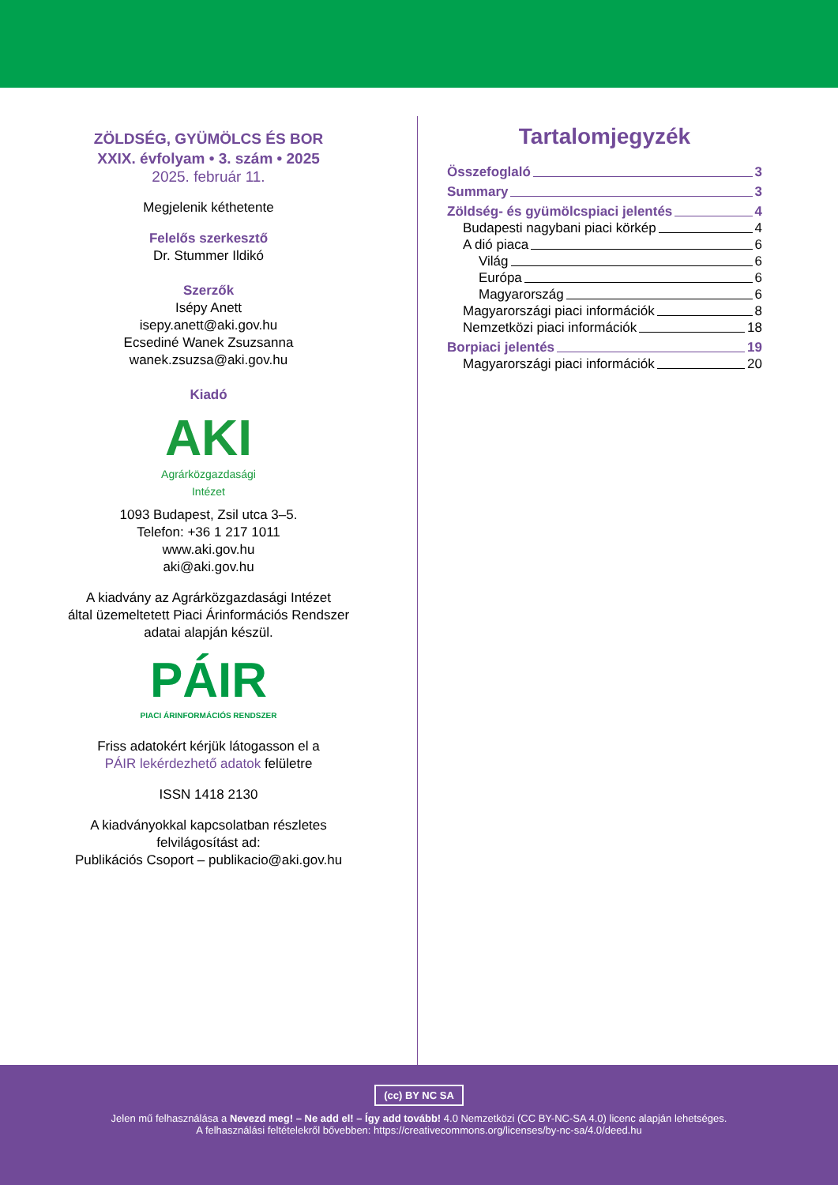ZÖLDSÉG, GYÜMÖLCS ÉS BOR
XXIX. évfolyam • 3. szám • 2025
2025. február 11.
Megjelenik kéthetente
Felelős szerkesztő
Dr. Stummer Ildikó
Szerzők
Isépy Anett
isepy.anett@aki.gov.hu
Ecsediné Wanek Zsuzsanna
wanek.zsuzsa@aki.gov.hu
Kiadó
AKI
Agrárközgazdasági
Intézet
1093 Budapest, Zsil utca 3–5.
Telefon: +36 1 217 1011
www.aki.gov.hu
aki@aki.gov.hu
A kiadvány az Agrárközgazdasági Intézet
által üzemeltetett Piaci Árinformációs Rendszer
adatai alapján készül.
PÁIR
PIACI ÁRINFORMÁCIÓS RENDSZER
Friss adatokért kérjük látogasson el a
PÁIR lekérdezhető adatok felületre
ISSN 1418 2130
A kiadványokkal kapcsolatban részletes
felvilágosítást ad:
Publikációs Csoport – publikacio@aki.gov.hu
Tartalomjegyzék
Összefoglaló 3
Summary 3
Zöldség- és gyümölcspiaci jelentés 4
Budapesti nagybani piaci körkép 4
A dió piaca 6
Világ 6
Európa 6
Magyarország 6
Magyarországi piaci információk 8
Nemzetközi piaci információk 18
Borpiaci jelentés 19
Magyarországi piaci információk 20
(cc) BY NC SA
Jelen mű felhasználása a Nevezd meg! – Ne add el! – Így add tovább! 4.0 Nemzetközi (CC BY-NC-SA 4.0) licenc alapján lehetséges.
A felhasználási feltételekről bővebben: https://creativecommons.org/licenses/by-nc-sa/4.0/deed.hu